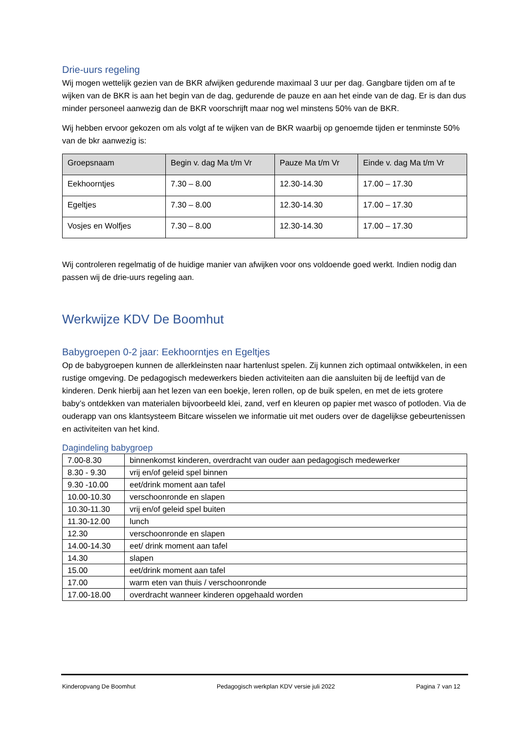Drie-uurs regeling
Wij mogen wettelijk gezien van de BKR afwijken gedurende maximaal 3 uur per dag. Gangbare tijden om af te wijken van de BKR is aan het begin van de dag, gedurende de pauze en aan het einde van de dag. Er is dan dus minder personeel aanwezig dan de BKR voorschrijft maar nog wel minstens 50% van de BKR.
Wij hebben ervoor gekozen om als volgt af te wijken van de BKR waarbij op genoemde tijden er tenminste 50% van de bkr aanwezig is:
| Groepsnaam | Begin v. dag Ma t/m Vr | Pauze Ma t/m Vr | Einde v. dag Ma t/m Vr |
| --- | --- | --- | --- |
| Eekhoorntjes | 7.30 – 8.00 | 12.30-14.30 | 17.00 – 17.30 |
| Egeltjes | 7.30 – 8.00 | 12.30-14.30 | 17.00 – 17.30 |
| Vosjes en Wolfjes | 7.30 – 8.00 | 12.30-14.30 | 17.00 – 17.30 |
Wij controleren regelmatig of de huidige manier van afwijken voor ons voldoende goed werkt. Indien nodig dan passen wij de drie-uurs regeling aan.
Werkwijze KDV De Boomhut
Babygroepen 0-2 jaar: Eekhoorntjes en Egeltjes
Op de babygroepen kunnen de allerkleinsten naar hartenlust spelen. Zij kunnen zich optimaal ontwikkelen, in een rustige omgeving. De pedagogisch medewerkers bieden activiteiten aan die aansluiten bij de leeftijd van de kinderen. Denk hierbij aan het lezen van een boekje, leren rollen, op de buik spelen, en met de iets grotere baby’s ontdekken van materialen bijvoorbeeld klei, zand, verf en kleuren op papier met wasco of potloden. Via de ouderapp van ons klantsysteem Bitcare wisselen we informatie uit met ouders over de dagelijkse gebeurtenissen en activiteiten van het kind.
Dagindeling babygroep
| 7.00-8.30 | binnenkomst kinderen, overdracht van ouder aan pedagogisch medewerker |
| 8.30 - 9.30 | vrij en/of geleid spel binnen |
| 9.30 -10.00 | eet/drink moment aan tafel |
| 10.00-10.30 | verschoonronde en slapen |
| 10.30-11.30 | vrij en/of geleid spel buiten |
| 11.30-12.00 | lunch |
| 12.30 | verschoonronde en slapen |
| 14.00-14.30 | eet/ drink moment aan tafel |
| 14.30 | slapen |
| 15.00 | eet/drink moment aan tafel |
| 17.00 | warm eten van thuis / verschoonronde |
| 17.00-18.00 | overdracht wanneer kinderen opgehaald worden |
Kinderopvang De Boomhut Pedagogisch werkplan KDV versie juli 2022 Pagina 7 van 12